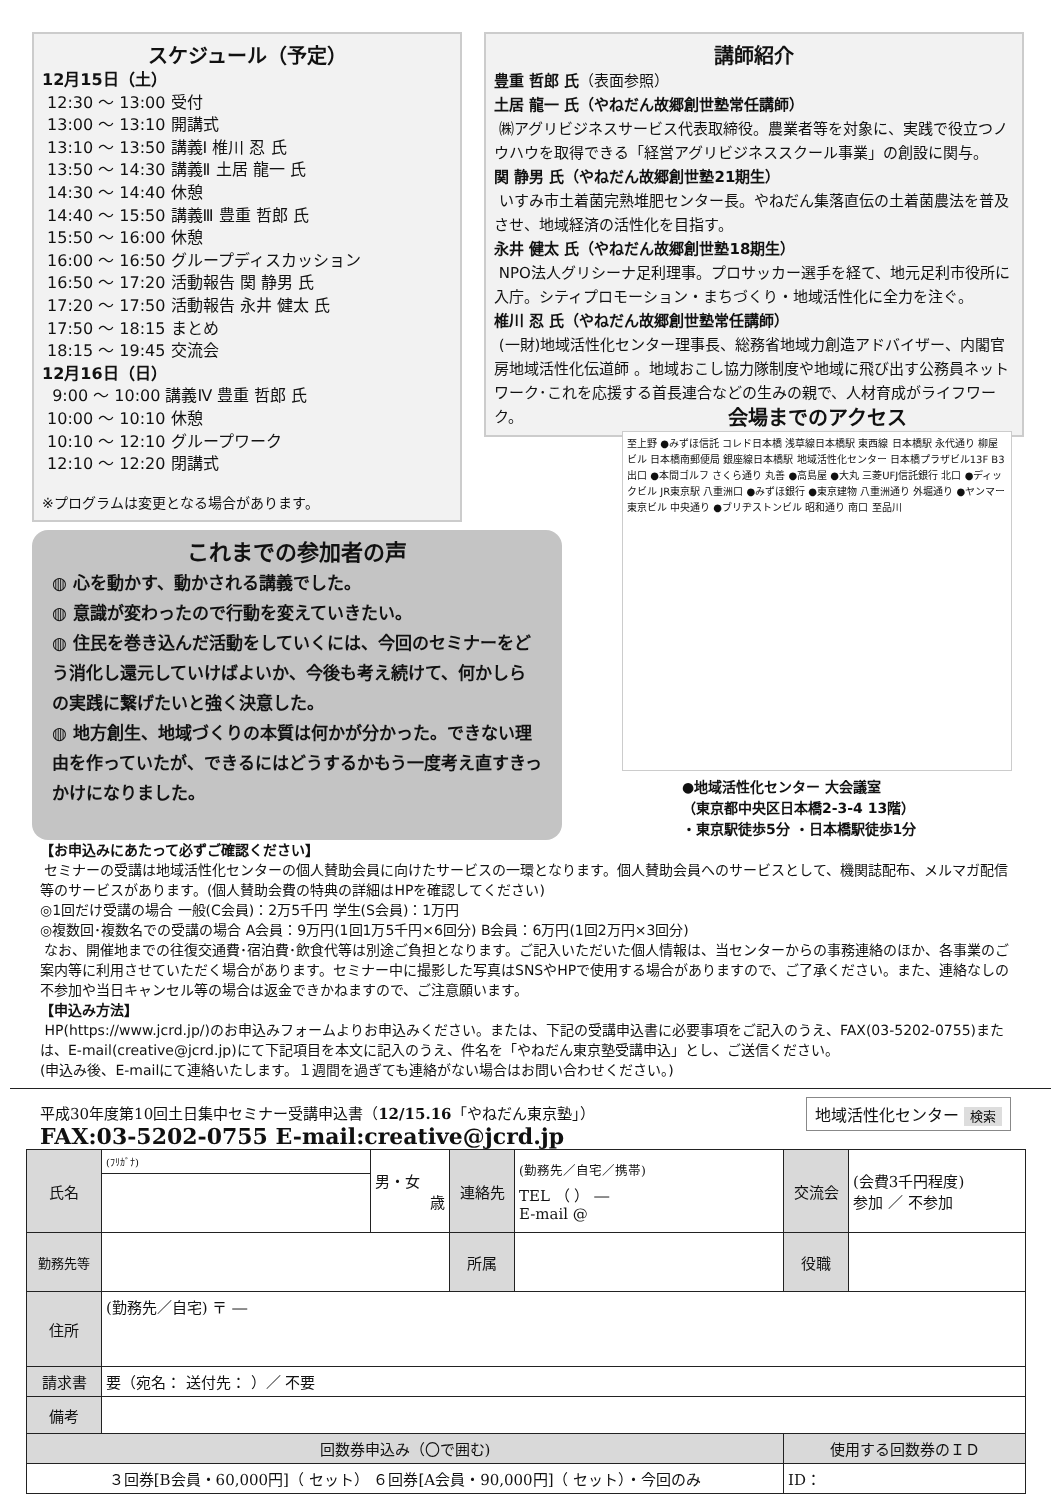スケジュール（予定）
12月15日（土）
12:30 ～ 13:00 受付
13:00 ～ 13:10 開講式
13:10 ～ 13:50 講義Ⅰ 椎川 忍 氏
13:50 ～ 14:30 講義Ⅱ 土居 龍一 氏
14:30 ～ 14:40 休憩
14:40 ～ 15:50 講義Ⅲ 豊重 哲郎 氏
15:50 ～ 16:00 休憩
16:00 ～ 16:50 グループディスカッション
16:50 ～ 17:20 活動報告 関 静男 氏
17:20 ～ 17:50 活動報告 永井 健太 氏
17:50 ～ 18:15 まとめ
18:15 ～ 19:45 交流会
12月16日（日）
9:00 ～ 10:00 講義Ⅳ 豊重 哲郎 氏
10:00 ～ 10:10 休憩
10:10 ～ 12:10 グループワーク
12:10 ～ 12:20 閉講式
※プログラムは変更となる場合があります。
講師紹介
豊重 哲郎 氏（表面参照）
土居 龍一 氏（やねだん故郷創世塾常任講師）
㈱アグリビジネスサービス代表取締役。農業者等を対象に、実践で役立つノウハウを取得できる「経営アグリビジネススクール事業」の創設に関与。
関 静男 氏（やねだん故郷創世塾21期生）
いすみ市土着菌完熟堆肥センター長。やねだん集落直伝の土着菌農法を普及させ、地域経済の活性化を目指す。
永井 健太 氏（やねだん故郷創世塾18期生）
NPO法人グリシーナ足利理事。プロサッカー選手を経て、地元足利市役所に入庁。シティプロモーション・まちづくり・地域活性化に全力を注ぐ。
椎川 忍 氏（やねだん故郷創世塾常任講師）
(一財)地域活性化センター理事長、総務省地域力創造アドバイザー、内閣官房地域活性化伝道師 。地域おこし協力隊制度や地域に飛び出す公務員ネットワーク･これを応援する首長連合などの生みの親で、人材育成がライフワーク。
これまでの参加者の声
◍ 心を動かす、動かされる講義でした。
◍ 意識が変わったので行動を変えていきたい。
◍ 住民を巻き込んだ活動をしていくには、今回のセミナーをどう消化し還元していけばよいか、今後も考え続けて、何かしらの実践に繋げたいと強く決意した。
◍ 地方創生、地域づくりの本質は何かが分かった。できない理由を作っていたが、できるにはどうするかもう一度考え直すきっかけになりました。
会場までのアクセス
至上野 ●みずほ信託 コレド日本橋 浅草線日本橋駅 東西線 日本橋駅 永代通り 柳屋ビル 日本橋南郵便局 銀座線日本橋駅 地域活性化センター 日本橋プラザビル13F B3出口 ●本間ゴルフ さくら通り 丸善 ●高島屋 ●大丸 三菱UFJ信託銀行 北口 ●ディックビル JR東京駅 八重洲口 ●みずほ銀行 ●東京建物 八重洲通り 外堀通り ●ヤンマー東京ビル 中央通り ●ブリヂストンビル 昭和通り 南口 至品川
●地域活性化センター 大会議室
（東京都中央区日本橋2-3-4 13階）
・東京駅徒歩5分 ・日本橋駅徒歩1分
【お申込みにあたって必ずご確認ください】
セミナーの受講は地域活性化センターの個人賛助会員に向けたサービスの一環となります。個人賛助会員へのサービスとして、機関誌配布、メルマガ配信等のサービスがあります。(個人賛助会費の特典の詳細はHPを確認してください)
◎1回だけ受講の場合 一般(C会員)：2万5千円 学生(S会員)：1万円
◎複数回･複数名での受講の場合 A会員：9万円(1回1万5千円×6回分) B会員：6万円(1回2万円×3回分)
なお、開催地までの往復交通費･宿泊費･飲食代等は別途ご負担となります。ご記入いただいた個人情報は、当センターからの事務連絡のほか、各事業のご案内等に利用させていただく場合があります。セミナー中に撮影した写真はSNSやHPで使用する場合がありますので、ご了承ください。また、連絡なしの不参加や当日キャンセル等の場合は返金できかねますので、ご注意願います。
【申込み方法】
HP(https://www.jcrd.jp/)のお申込みフォームよりお申込みください。または、下記の受講申込書に必要事項をご記入のうえ、FAX(03-5202-0755)または、E-mail(creative@jcrd.jp)にて下記項目を本文に記入のうえ、件名を「やねだん東京塾受講申込」とし、ご送信ください。
(申込み後、E-mailにて連絡いたします。１週間を過ぎても連絡がない場合はお問い合わせください。)
平成30年度第10回土日集中セミナー受講申込書（12/15.16「やねだん東京塾」）
FAX:03-5202-0755 E-mail:creative@jcrd.jp
地域活性化センター 検索
| 氏名 | (ﾌﾘｶﾞﾅ) | 男・女 歳 | 連絡先 | (勤務先／自宅／携帯) TEL （ ） ― E-mail @ | 交流会 | (会費3千円程度) 参加 ／ 不参加 |
| 勤務先等 | | | 所属 | | 役職 | |
| 住所 | (勤務先／自宅) 〒 ― | | | | | |
| 請求書 | 要（宛名： 送付先： ）／ 不要 | | | | | |
| 備考 | | | | | | |
| 回数券申込み（〇で囲む) | | | | | 使用する回数券のＩＤ | |
| ３回券[B会員・60,000円]（ セット） ６回券[A会員・90,000円]（ セット）・今回のみ | | | | | ID： | |